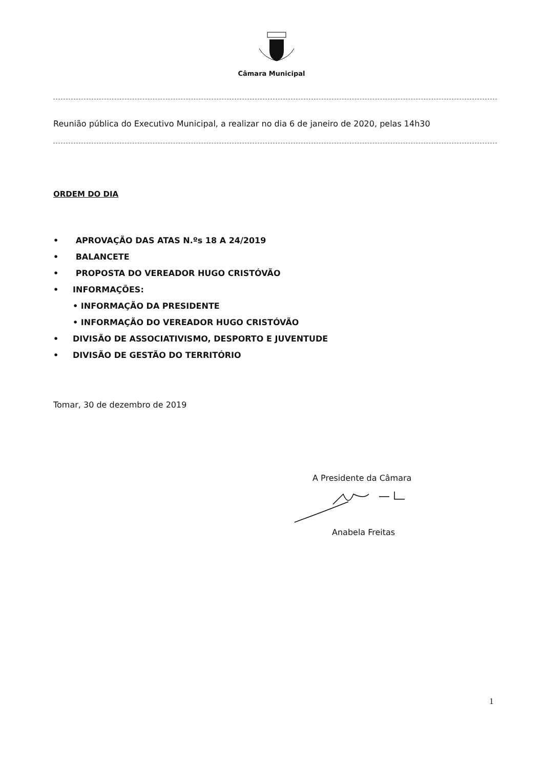Câmara Municipal
Reunião pública do Executivo Municipal, a realizar no dia 6 de janeiro de 2020, pelas 14h30
ORDEM DO DIA
• APROVAÇÃO DAS ATAS N.ºs 18 A 24/2019
• BALANCETE
• PROPOSTA DO VEREADOR HUGO CRISTÓVÃO
• INFORMAÇÕES:
• INFORMAÇÃO DA PRESIDENTE
• INFORMAÇÃO DO VEREADOR HUGO CRISTÓVÃO
• DIVISÃO DE ASSOCIATIVISMO, DESPORTO E JUVENTUDE
• DIVISÃO DE GESTÃO DO TERRITÓRIO
Tomar, 30 de dezembro de 2019
A Presidente da Câmara
Anabela Freitas
1